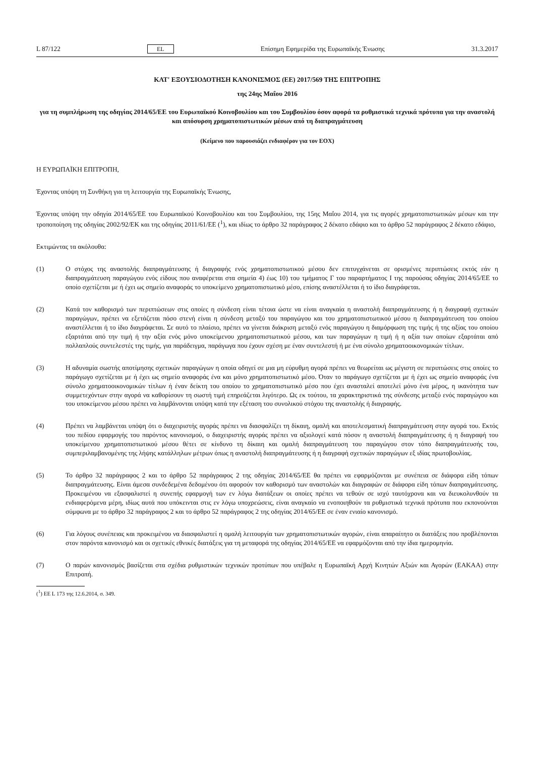L 87/122 EL Επίσημη Εφημερίδα της Ευρωπαϊκής Ένωσης 31.3.2017
ΚΑΤ' ΕΞΟΥΣΙΟΔΟΤΗΣΗ ΚΑΝΟΝΙΣΜΟΣ (ΕΕ) 2017/569 ΤΗΣ ΕΠΙΤΡΟΠΗΣ
της 24ης Μαΐου 2016
για τη συμπλήρωση της οδηγίας 2014/65/ΕΕ του Ευρωπαϊκού Κοινοβουλίου και του Συμβουλίου όσον αφορά τα ρυθμιστικά τεχνικά πρότυπα για την αναστολή και απόσυρση χρηματοπιστωτικών μέσων από τη διαπραγμάτευση
(Κείμενο που παρουσιάζει ενδιαφέρον για τον ΕΟΧ)
Η ΕΥΡΩΠΑΪΚΗ ΕΠΙΤΡΟΠΗ,
Έχοντας υπόψη τη Συνθήκη για τη λειτουργία της Ευρωπαϊκής Ένωσης,
Έχοντας υπόψη την οδηγία 2014/65/ΕΕ του Ευρωπαϊκού Κοινοβουλίου και του Συμβουλίου, της 15ης Μαΐου 2014, για τις αγορές χρηματοπιστωτικών μέσων και την τροποποίηση της οδηγίας 2002/92/ΕΚ και της οδηγίας 2011/61/ΕΕ (<sup>1</sup>), και ιδίως το άρθρο 32 παράγραφος 2 δέκατο εδάφιο και το άρθρο 52 παράγραφος 2 δέκατο εδάφιο,
Εκτιμώντας τα ακόλουθα:
(1) Ο στόχος της αναστολής διαπραγμάτευσης ή διαγραφής ενός χρηματοπιστωτικού μέσου δεν επιτυγχάνεται σε ορισμένες περιπτώσεις εκτός εάν η διαπραγμάτευση παραγώγου ενός είδους που αναφέρεται στα σημεία 4) έως 10) του τμήματος Γ του παραρτήματος Ι της παρούσας οδηγίας 2014/65/ΕΕ το οποίο σχετίζεται με ή έχει ως σημείο αναφοράς το υποκείμενο χρηματοπιστωτικό μέσο, επίσης αναστέλλεται ή το ίδιο διαγράφεται.
(2) Κατά τον καθορισμό των περιπτώσεων στις οποίες η σύνδεση είναι τέτοια ώστε να είναι αναγκαία η αναστολή διαπραγμάτευσης ή η διαγραφή σχετικών παραγώγων, πρέπει να εξετάζεται πόσο στενή είναι η σύνδεση μεταξύ του παραγώγου και του χρηματοπιστωτικού μέσου η διαπραγμάτευση του οποίου αναστέλλεται ή το ίδιο διαγράφεται. Σε αυτό το πλαίσιο, πρέπει να γίνεται διάκριση μεταξύ ενός παραγώγου η διαμόρφωση της τιμής ή της αξίας του οποίου εξαρτάται από την τιμή ή την αξία ενός μόνο υποκείμενου χρηματοπιστωτικού μέσου, και των παραγώγων η τιμή ή η αξία των οποίων εξαρτάται από πολλαπλούς συντελεστές της τιμής, για παράδειγμα, παράγωγα που έχουν σχέση με έναν συντελεστή ή με ένα σύνολο χρηματοοικονομικών τίτλων.
(3) Η αδυναμία σωστής αποτίμησης σχετικών παραγώγων η οποία οδηγεί σε μια μη εύρυθμη αγορά πρέπει να θεωρείται ως μέγιστη σε περιπτώσεις στις οποίες το παράγωγο σχετίζεται με ή έχει ως σημείο αναφοράς ένα και μόνο χρηματοπιστωτικό μέσο. Όταν το παράγωγο σχετίζεται με ή έχει ως σημείο αναφοράς ένα σύνολο χρηματοοικονομικών τίτλων ή έναν δείκτη του οποίου το χρηματοπιστωτικό μέσο που έχει ανασταλεί αποτελεί μόνο ένα μέρος, η ικανότητα των συμμετεχόντων στην αγορά να καθορίσουν τη σωστή τιμή επηρεάζεται λιγότερο. Ως εκ τούτου, τα χαρακτηριστικά της σύνδεσης μεταξύ ενός παραγώγου και του υποκείμενου μέσου πρέπει να λαμβάνονται υπόψη κατά την εξέταση του συνολικού στόχου της αναστολής ή διαγραφής.
(4) Πρέπει να λαμβάνεται υπόψη ότι ο διαχειριστής αγοράς πρέπει να διασφαλίζει τη δίκαιη, ομαλή και αποτελεσματική διαπραγμάτευση στην αγορά του. Εκτός του πεδίου εφαρμογής του παρόντος κανονισμού, ο διαχειριστής αγοράς πρέπει να αξιολογεί κατά πόσον η αναστολή διαπραγμάτευσης ή η διαγραφή του υποκείμενου χρηματοπιστωτικού μέσου θέτει σε κίνδυνο τη δίκαιη και ομαλή διαπραγμάτευση του παραγώγου στον τόπο διαπραγμάτευσής του, συμπεριλαμβανομένης της λήψης κατάλληλων μέτρων όπως η αναστολή διαπραγμάτευσης ή η διαγραφή σχετικών παραγώγων εξ ιδίας πρωτοβουλίας.
(5) Το άρθρο 32 παράγραφος 2 και το άρθρο 52 παράγραφος 2 της οδηγίας 2014/65/ΕΕ θα πρέπει να εφαρμόζονται με συνέπεια σε διάφορα είδη τόπων διαπραγμάτευσης. Είναι άμεσα συνδεδεμένα δεδομένου ότι αφορούν τον καθορισμό των αναστολών και διαγραφών σε διάφορα είδη τόπων διαπραγμάτευσης. Προκειμένου να εξασφαλιστεί η συνεπής εφαρμογή των εν λόγω διατάξεων οι οποίες πρέπει να τεθούν σε ισχύ ταυτόχρονα και να διευκολυνθούν τα ενδιαφερόμενα μέρη, ιδίως αυτά που υπόκεινται στις εν λόγω υποχρεώσεις, είναι αναγκαίο να ενοποιηθούν τα ρυθμιστικά τεχνικά πρότυπα που εκπονούνται σύμφωνα με το άρθρο 32 παράγραφος 2 και το άρθρο 52 παράγραφος 2 της οδηγίας 2014/65/ΕΕ σε έναν ενιαίο κανονισμό.
(6) Για λόγους συνέπειας και προκειμένου να διασφαλιστεί η ομαλή λειτουργία των χρηματοπιστωτικών αγορών, είναι απαραίτητο οι διατάξεις που προβλέπονται στον παρόντα κανονισμό και οι σχετικές εθνικές διατάξεις για τη μεταφορά της οδηγίας 2014/65/ΕΕ να εφαρμόζονται από την ίδια ημερομηνία.
(7) Ο παρών κανονισμός βασίζεται στα σχέδια ρυθμιστικών τεχνικών προτύπων που υπέβαλε η Ευρωπαϊκή Αρχή Κινητών Αξιών και Αγορών (ΕΑΚΑΑ) στην Επιτροπή.
(<sup>1</sup>) ΕΕ L 173 της 12.6.2014, σ. 349.